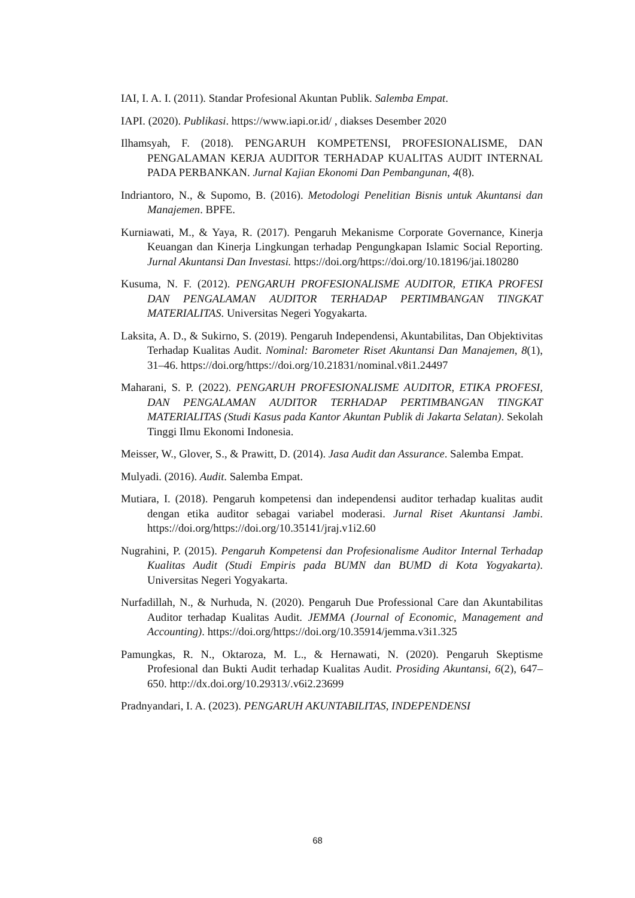IAI, I. A. I. (2011). Standar Profesional Akuntan Publik. Salemba Empat.
IAPI. (2020). Publikasi. https://www.iapi.or.id/ , diakses Desember 2020
Ilhamsyah, F. (2018). PENGARUH KOMPETENSI, PROFESIONALISME, DAN PENGALAMAN KERJA AUDITOR TERHADAP KUALITAS AUDIT INTERNAL PADA PERBANKAN. Jurnal Kajian Ekonomi Dan Pembangunan, 4(8).
Indriantoro, N., & Supomo, B. (2016). Metodologi Penelitian Bisnis untuk Akuntansi dan Manajemen. BPFE.
Kurniawati, M., & Yaya, R. (2017). Pengaruh Mekanisme Corporate Governance, Kinerja Keuangan dan Kinerja Lingkungan terhadap Pengungkapan Islamic Social Reporting. Jurnal Akuntansi Dan Investasi. https://doi.org/https://doi.org/10.18196/jai.180280
Kusuma, N. F. (2012). PENGARUH PROFESIONALISME AUDITOR, ETIKA PROFESI DAN PENGALAMAN AUDITOR TERHADAP PERTIMBANGAN TINGKAT MATERIALITAS. Universitas Negeri Yogyakarta.
Laksita, A. D., & Sukirno, S. (2019). Pengaruh Independensi, Akuntabilitas, Dan Objektivitas Terhadap Kualitas Audit. Nominal: Barometer Riset Akuntansi Dan Manajemen, 8(1), 31–46. https://doi.org/https://doi.org/10.21831/nominal.v8i1.24497
Maharani, S. P. (2022). PENGARUH PROFESIONALISME AUDITOR, ETIKA PROFESI, DAN PENGALAMAN AUDITOR TERHADAP PERTIMBANGAN TINGKAT MATERIALITAS (Studi Kasus pada Kantor Akuntan Publik di Jakarta Selatan). Sekolah Tinggi Ilmu Ekonomi Indonesia.
Meisser, W., Glover, S., & Prawitt, D. (2014). Jasa Audit dan Assurance. Salemba Empat.
Mulyadi. (2016). Audit. Salemba Empat.
Mutiara, I. (2018). Pengaruh kompetensi dan independensi auditor terhadap kualitas audit dengan etika auditor sebagai variabel moderasi. Jurnal Riset Akuntansi Jambi. https://doi.org/https://doi.org/10.35141/jraj.v1i2.60
Nugrahini, P. (2015). Pengaruh Kompetensi dan Profesionalisme Auditor Internal Terhadap Kualitas Audit (Studi Empiris pada BUMN dan BUMD di Kota Yogyakarta). Universitas Negeri Yogyakarta.
Nurfadillah, N., & Nurhuda, N. (2020). Pengaruh Due Professional Care dan Akuntabilitas Auditor terhadap Kualitas Audit. JEMMA (Journal of Economic, Management and Accounting). https://doi.org/https://doi.org/10.35914/jemma.v3i1.325
Pamungkas, R. N., Oktaroza, M. L., & Hernawati, N. (2020). Pengaruh Skeptisme Profesional dan Bukti Audit terhadap Kualitas Audit. Prosiding Akuntansi, 6(2), 647–650. http://dx.doi.org/10.29313/.v6i2.23699
Pradnyandari, I. A. (2023). PENGARUH AKUNTABILITAS, INDEPENDENSI
68